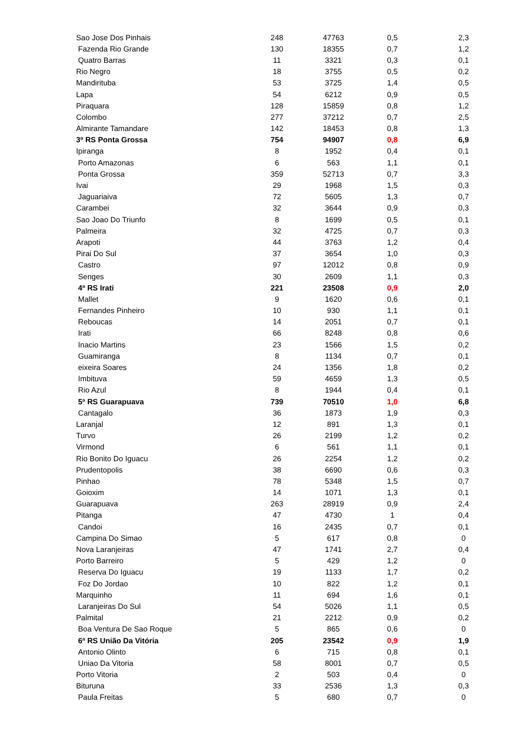| Sao Jose Dos Pinhais | 248 | 47763 | 0,5 | 2,3 |
| Fazenda Rio Grande | 130 | 18355 | 0,7 | 1,2 |
| Quatro Barras | 11 | 3321 | 0,3 | 0,1 |
| Rio Negro | 18 | 3755 | 0,5 | 0,2 |
| Mandirituba | 53 | 3725 | 1,4 | 0,5 |
| Lapa | 54 | 6212 | 0,9 | 0,5 |
| Piraquara | 128 | 15859 | 0,8 | 1,2 |
| Colombo | 277 | 37212 | 0,7 | 2,5 |
| Almirante Tamandare | 142 | 18453 | 0,8 | 1,3 |
| 3ª RS Ponta Grossa | 754 | 94907 | 0,8 | 6,9 |
| Ipiranga | 8 | 1952 | 0,4 | 0,1 |
| Porto Amazonas | 6 | 563 | 1,1 | 0,1 |
| Ponta Grossa | 359 | 52713 | 0,7 | 3,3 |
| Ivai | 29 | 1968 | 1,5 | 0,3 |
| Jaguariaiva | 72 | 5605 | 1,3 | 0,7 |
| Carambei | 32 | 3644 | 0,9 | 0,3 |
| Sao Joao Do Triunfo | 8 | 1699 | 0,5 | 0,1 |
| Palmeira | 32 | 4725 | 0,7 | 0,3 |
| Arapoti | 44 | 3763 | 1,2 | 0,4 |
| Pirai Do Sul | 37 | 3654 | 1,0 | 0,3 |
| Castro | 97 | 12012 | 0,8 | 0,9 |
| Senges | 30 | 2609 | 1,1 | 0,3 |
| 4ª RS Irati | 221 | 23508 | 0,9 | 2,0 |
| Mallet | 9 | 1620 | 0,6 | 0,1 |
| Fernandes Pinheiro | 10 | 930 | 1,1 | 0,1 |
| Reboucas | 14 | 2051 | 0,7 | 0,1 |
| Irati | 66 | 8248 | 0,8 | 0,6 |
| Inacio Martins | 23 | 1566 | 1,5 | 0,2 |
| Guamiranga | 8 | 1134 | 0,7 | 0,1 |
| eixeira Soares | 24 | 1356 | 1,8 | 0,2 |
| Imbituva | 59 | 4659 | 1,3 | 0,5 |
| Rio Azul | 8 | 1944 | 0,4 | 0,1 |
| 5ª RS Guarapuava | 739 | 70510 | 1,0 | 6,8 |
| Cantagalo | 36 | 1873 | 1,9 | 0,3 |
| Laranjal | 12 | 891 | 1,3 | 0,1 |
| Turvo | 26 | 2199 | 1,2 | 0,2 |
| Virmond | 6 | 561 | 1,1 | 0,1 |
| Rio Bonito Do Iguacu | 26 | 2254 | 1,2 | 0,2 |
| Prudentopolis | 38 | 6690 | 0,6 | 0,3 |
| Pinhao | 78 | 5348 | 1,5 | 0,7 |
| Goioxim | 14 | 1071 | 1,3 | 0,1 |
| Guarapuava | 263 | 28919 | 0,9 | 2,4 |
| Pitanga | 47 | 4730 | 1 | 0,4 |
| Candoi | 16 | 2435 | 0,7 | 0,1 |
| Campina Do Simao | 5 | 617 | 0,8 | 0 |
| Nova Laranjeiras | 47 | 1741 | 2,7 | 0,4 |
| Porto Barreiro | 5 | 429 | 1,2 | 0 |
| Reserva Do Iguacu | 19 | 1133 | 1,7 | 0,2 |
| Foz Do Jordao | 10 | 822 | 1,2 | 0,1 |
| Marquinho | 11 | 694 | 1,6 | 0,1 |
| Laranjeiras Do Sul | 54 | 5026 | 1,1 | 0,5 |
| Palmital | 21 | 2212 | 0,9 | 0,2 |
| Boa Ventura De Sao Roque | 5 | 865 | 0,6 | 0 |
| 6ª RS União Da Vitória | 205 | 23542 | 0,9 | 1,9 |
| Antonio Olinto | 6 | 715 | 0,8 | 0,1 |
| Uniao Da Vitoria | 58 | 8001 | 0,7 | 0,5 |
| Porto Vitoria | 2 | 503 | 0,4 | 0 |
| Bituruna | 33 | 2536 | 1,3 | 0,3 |
| Paula Freitas | 5 | 680 | 0,7 | 0 |